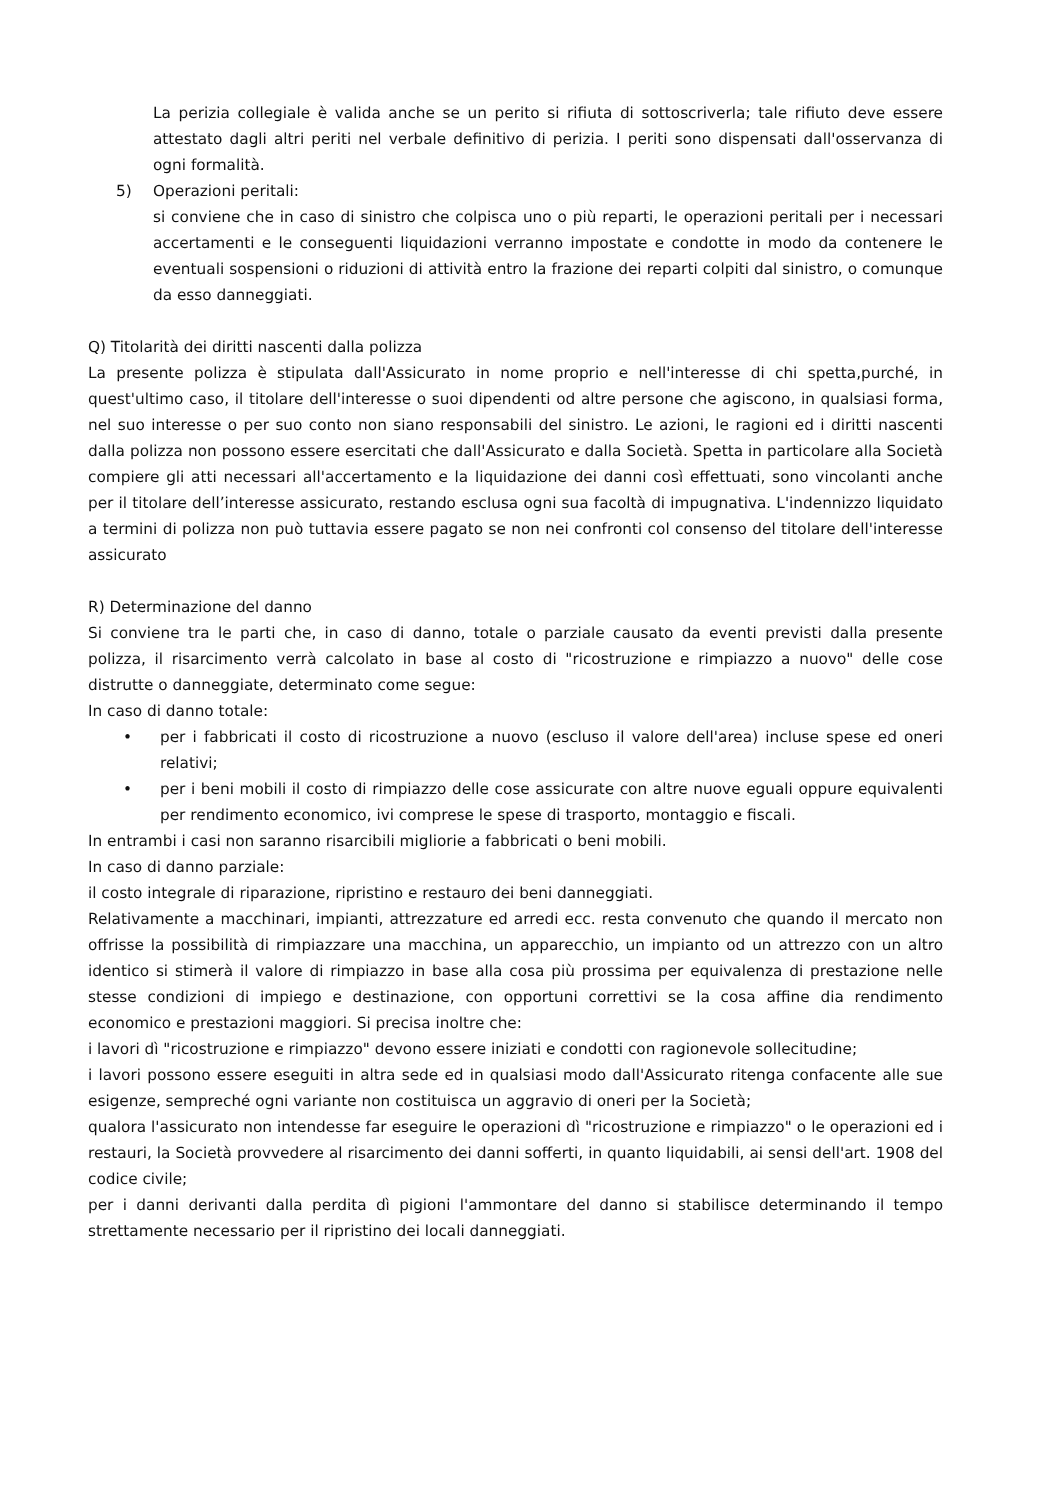La perizia collegiale è valida anche se un perito si rifiuta di sottoscriverla; tale rifiuto deve essere attestato dagli altri periti nel verbale definitivo di perizia. I periti sono dispensati dall'osservanza di ogni formalità.
5) Operazioni peritali:
si conviene che in caso di sinistro che colpisca uno o più reparti, le operazioni peritali per i necessari accertamenti e le conseguenti liquidazioni verranno impostate e condotte in modo da contenere le eventuali sospensioni o riduzioni di attività entro la frazione dei reparti colpiti dal sinistro, o comunque da esso danneggiati.
Q) Titolarità dei diritti nascenti dalla polizza
La presente polizza è stipulata dall'Assicurato in nome proprio e nell'interesse di chi spetta,purché, in quest'ultimo caso, il titolare dell'interesse o suoi dipendenti od altre persone che agiscono, in qualsiasi forma, nel suo interesse o per suo conto non siano responsabili del sinistro. Le azioni, le ragioni ed i diritti nascenti dalla polizza non possono essere esercitati che dall'Assicurato e dalla Società. Spetta in particolare alla Società compiere gli atti necessari all'accertamento e la liquidazione dei danni così effettuati, sono vincolanti anche per il titolare dell’interesse assicurato, restando esclusa ogni sua facoltà di impugnativa. L'indennizzo liquidato a termini di polizza non può tuttavia essere pagato se non nei confronti col consenso del titolare dell'interesse assicurato
R) Determinazione del danno
Si conviene tra le parti che, in caso di danno, totale o parziale causato da eventi previsti dalla presente polizza, il risarcimento verrà calcolato in base al costo di "ricostruzione e rimpiazzo a nuovo" delle cose distrutte o danneggiate, determinato come segue:
In caso di danno totale:
• per i fabbricati il costo di ricostruzione a nuovo (escluso il valore dell'area) incluse spese ed oneri relativi;
• per i beni mobili il costo di rimpiazzo delle cose assicurate con altre nuove eguali oppure equivalenti per rendimento economico, ivi comprese le spese di trasporto, montaggio e fiscali.
In entrambi i casi non saranno risarcibili migliorie a fabbricati o beni mobili.
In caso di danno parziale:
il costo integrale di riparazione, ripristino e restauro dei beni danneggiati.
Relativamente a macchinari, impianti, attrezzature ed arredi ecc. resta convenuto che quando il mercato non offrisse la possibilità di rimpiazzare una macchina, un apparecchio, un impianto od un attrezzo con un altro identico si stimerà il valore di rimpiazzo in base alla cosa più prossima per equivalenza di prestazione nelle stesse condizioni di impiego e destinazione, con opportuni correttivi se la cosa affine dia rendimento economico e prestazioni maggiori. Si precisa inoltre che:
i lavori dì "ricostruzione e rimpiazzo" devono essere iniziati e condotti con ragionevole sollecitudine;
i lavori possono essere eseguiti in altra sede ed in qualsiasi modo dall'Assicurato ritenga confacente alle sue esigenze, sempreché ogni variante non costituisca un aggravio di oneri per la Società;
qualora l'assicurato non intendesse far eseguire le operazioni dì "ricostruzione e rimpiazzo" o le operazioni ed i restauri, la Società provvedere al risarcimento dei danni sofferti, in quanto liquidabili, ai sensi dell'art. 1908 del codice civile;
per i danni derivanti dalla perdita dì pigioni l'ammontare del danno si stabilisce determinando il tempo strettamente necessario per il ripristino dei locali danneggiati.